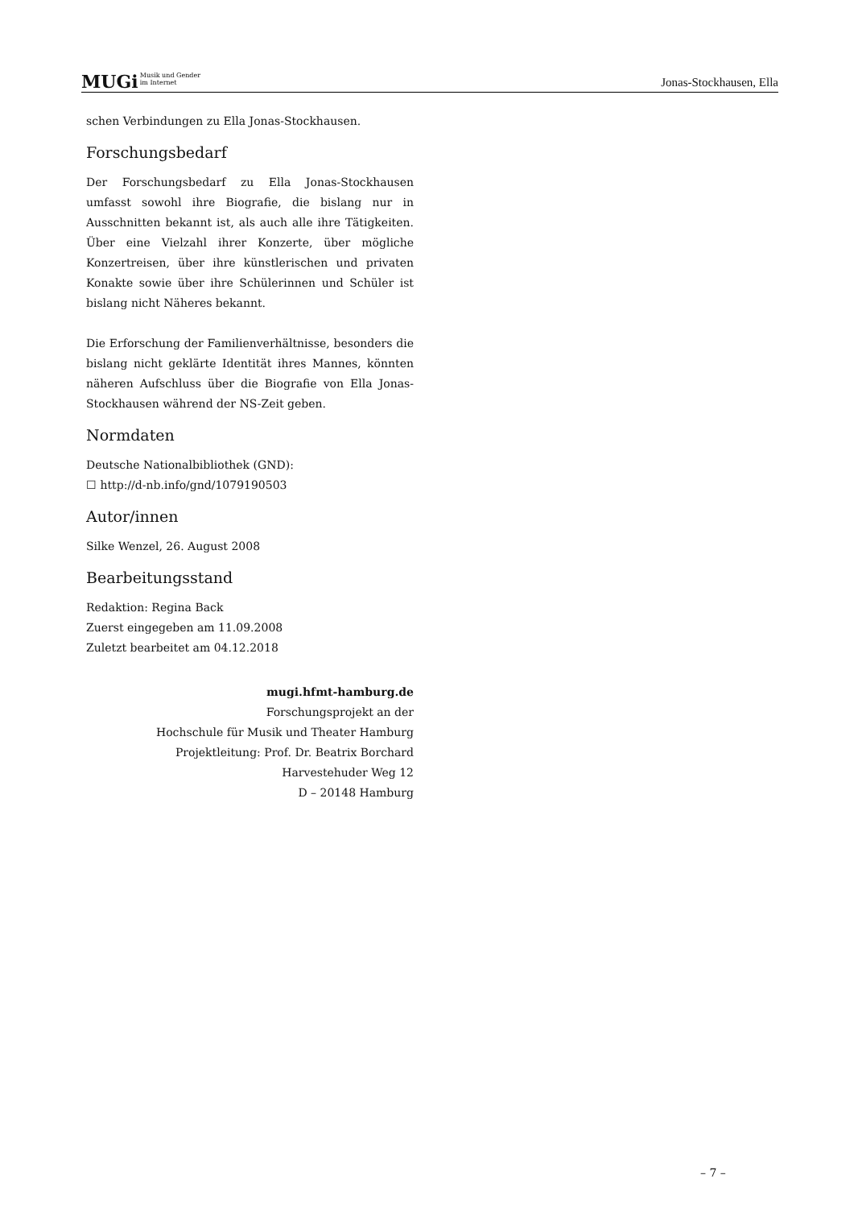MUGiMusik und Gender
im Internet
Jonas-Stockhausen, Ella
schen Verbindungen zu Ella Jonas-Stockhausen.
Forschungsbedarf
Der Forschungsbedarf zu Ella Jonas-Stockhausen umfasst sowohl ihre Biografie, die bislang nur in Ausschnitten bekannt ist, als auch alle ihre Tätigkeiten. Über eine Vielzahl ihrer Konzerte, über mögliche Konzertreisen, über ihre künstlerischen und privaten Konakte sowie über ihre Schülerinnen und Schüler ist bislang nicht Näheres bekannt.
Die Erforschung der Familienverhältnisse, besonders die bislang nicht geklärte Identität ihres Mannes, könnten näheren Aufschluss über die Biografie von Ella Jonas-Stockhausen während der NS-Zeit geben.
Normdaten
Deutsche Nationalbibliothek (GND):
☐ http://d-nb.info/gnd/1079190503
Autor/innen
Silke Wenzel, 26. August 2008
Bearbeitungsstand
Redaktion: Regina Back
Zuerst eingegeben am 11.09.2008
Zuletzt bearbeitet am 04.12.2018
mugi.hfmt-hamburg.de
Forschungsprojekt an der
Hochschule für Musik und Theater Hamburg
Projektleitung: Prof. Dr. Beatrix Borchard
Harvestehuder Weg 12
D – 20148 Hamburg
– 7 –